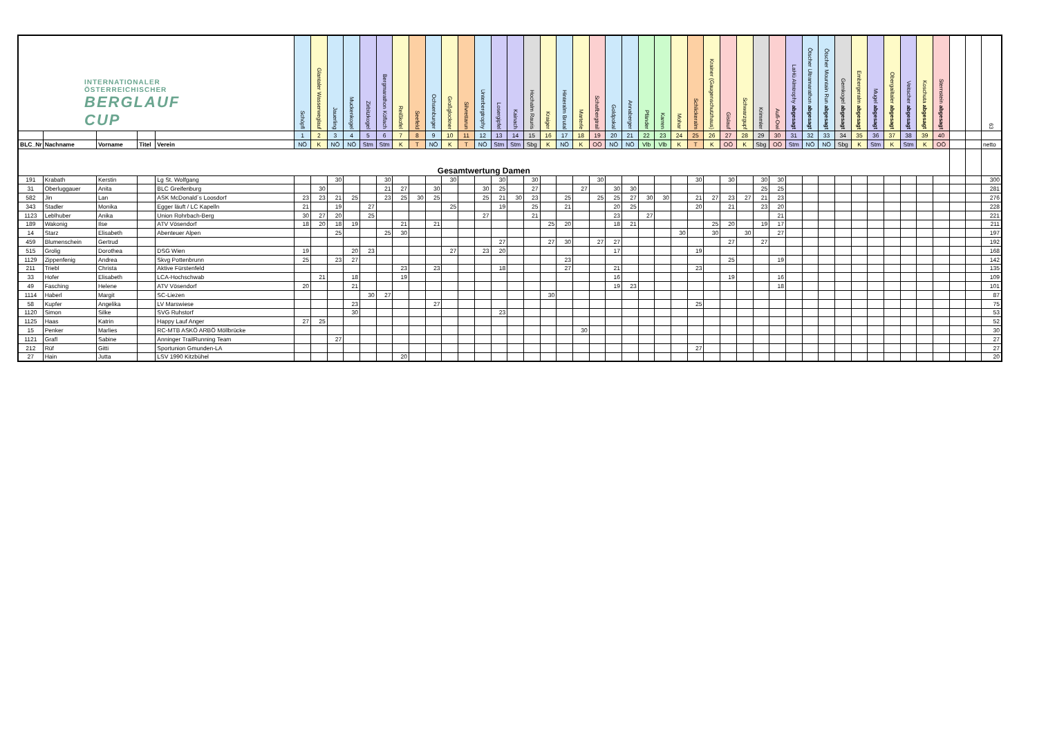| INTERNATIONALER ÖSTERREICHISCHER BERGLAUF CUP | | | | | Schöpfl | Glantaler Wasserweglauf | Jauerling | Muckenkogel | Zirbitzkogel | Bergmarathon Köflach | Reißkofel | Seefeld | Ochsenburger | Großglockner | Silvrettarun | Unterbergtrophy | Losergipfel | Kainach | Hochalm Rauris | Kraiger | Hinteralm Brutal | Marterle | Schafbergtrail | Goldpokal | Annaberger | Pfänder | Karren | Mohar | Schlickeralm | Krainer (Gaugenschutzhaus) | Gislauf | Schwarzgupf | Krimmler | Aufi-Owi | LaHü Almtrophy abgesagt | Ötscher Ultramarathon abgesagt | Ötscher Mountain Run abgesagt | Gernkogel abgesagt | Embergeralm abgesagt | Mugel abgesagt | Obergailtaler abgesagt | Veitscher abgesagt | Koschuta abgesagt | Sternstein abgesagt | | | 63 |
| | | | | | 1 | 2 | 3 | 4 | 5 | 6 | 7 | 8 | 9 | 10 | 11 | 12 | 13 | 14 | 15 | 16 | 17 | 18 | 19 | 20 | 21 | 22 | 23 | 24 | 25 | 26 | 27 | 28 | 29 | 30 | 31 | 32 | 33 | 34 | 35 | 36 | 37 | 38 | 39 | 40 | | | |
| BLC_Nr | Nachname | Vorname | Titel | Verein | NÖ | K | NÖ | NÖ | Stm | Stm | K | T | NÖ | K | T | NÖ | Stm | Stm | Sbg | K | NÖ | K | OÖ | NÖ | NÖ | Vlb | Vlb | K | T | K | OÖ | K | Sbg | OÖ | Stm | NÖ | NÖ | Sbg | K | Stm | K | Stm | K | OÖ | | | netto |
| Gesamtwertung Damen | | | | | | | | | | | | | | | | | | | | | | | | | | | | | | | | | | | | | | | | | | | | | | | |
| 191 | Krabath | Kerstin | | Lg St. Wolfgang | | | 30 | | | 30 | | | | 30 | | | 30 | | 30 | | | | 30 | | | | | | 30 | | 30 | | 30 | 30 | | | | | | | | | | | | | 300 |
| 31 | Oberluggauer | Anita | | BLC Greifenburg | | 30 | | | | 21 | 27 | | 30 | | | 30 | 25 | | 27 | | | 27 | | 30 | 30 | | | | | | | | 25 | 25 | | | | | | | | | | | | | 281 |
| 582 | Jin | Lan | | ASK McDonald´s Loosdorf | 23 | 23 | 21 | 25 | | 23 | 25 | 30 | 25 | | | 25 | 21 | 30 | 23 | | 25 | | 25 | 25 | 27 | 30 | 30 | | 21 | 27 | 23 | 27 | 21 | 23 | | | | | | | | | | | | | 276 |
| 343 | Stadler | Monika | | Egger läuft / LC Kapelln | 21 | | 19 | | 27 | | | | | 25 | | | 19 | | 25 | | 21 | | | 20 | 25 | | | | 20 | | 21 | | 23 | 20 | | | | | | | | | | | | | 228 |
| 1123 | Leblhuber | Anika | | Union Rohrbach-Berg | 30 | 27 | 20 | | 25 | | | | | | | 27 | | | 21 | | | | | 23 | | 27 | | | | | | | | 21 | | | | | | | | | | | | | 221 |
| 189 | Wakonig | Ilse | | ATV Vösendorf | 18 | 20 | 18 | 19 | | | 21 | | 21 | | | | | | | 25 | 20 | | | 18 | 21 | | | | | 25 | 20 | | 19 | 17 | | | | | | | | | | | | | 211 |
| 14 | Starz | Elisabeth | | Abenteuer Alpen | | | 25 | | | 25 | 30 | | | | | | | | | | | | | | | | | 30 | | 30 | | 30 | | 27 | | | | | | | | | | | | | 197 |
| 459 | Blumenschein | Gertrud | | | | | | | | | | | | | | | 27 | | | 27 | 30 | | 27 | 27 | | | | | | | 27 | | 27 | | | | | | | | | | | | | | 192 |
| 515 | Grolig | Dorothea | | DSG Wien | 19 | | | 20 | 23 | | | | | 27 | | 23 | 20 | | | | | | | 17 | | | | | 19 | | | | | | | | | | | | | | | | | | 168 |
| 1129 | Zippenfenig | Andrea | | Skvg Pottenbrunn | 25 | | 23 | 27 | | | | | | | | | | | | | 23 | | | | | | | | | | 25 | | | 19 | | | | | | | | | | | | | 142 |
| 211 | Triebl | Christa | | Aktive Fürstenfeld | | | | | | | 23 | | 23 | | | | 18 | | | | 27 | | | 21 | | | | | 23 | | | | | | | | | | | | | | | | | | 135 |
| 33 | Hofer | Elisabeth | | LCA-Hochschwab | | 21 | | 18 | | | 19 | | | | | | | | | | | | | 16 | | | | | | | 19 | | | 16 | | | | | | | | | | | | | 109 |
| 49 | Fasching | Helene | | ATV Vösendorf | 20 | | | 21 | | | | | | | | | | | | | | | | 19 | 23 | | | | | | | | | 18 | | | | | | | | | | | | | 101 |
| 1114 | Haberl | Margit | | SC-Liezen | | | | | 30 | 27 | | | | | | | | | | 30 | | | | | | | | | | | | | | | | | | | | | | | | | | | 87 |
| 58 | Kupfer | Angelika | | LV Marswiese | | | | 23 | | | | | 27 | | | | | | | | | | | | | | | | 25 | | | | | | | | | | | | | | | | | | 75 |
| 1120 | Simon | Silke | | SVG Ruhstorf | | | | 30 | | | | | | | | | 23 | | | | | | | | | | | | | | | | | | | | | | | | | | | | | | 53 |
| 1125 | Haas | Katrin | | Happy Lauf Anger | 27 | 25 | | | | | | | | | | | | | | | | | | | | | | | | | | | | | | | | | | | | | | | | | 52 |
| 15 | Penker | Marlies | | RC-MTB ASKÖ ARBÖ Möllbrücke | | | | | | | | | | | | | | | | | | 30 | | | | | | | | | | | | | | | | | | | | | | | | | 30 |
| 1121 | Grafl | Sabine | | Anninger TrailRunning Team | | | 27 | | | | | | | | | | | | | | | | | | | | | | | | | | | | | | | | | | | | | | | | 27 |
| 212 | Rüf | Gitti | | Sportunion Gmunden-LA | | | | | | | | | | | | | | | | | | | | | | | | | 27 | | | | | | | | | | | | | | | | | | 27 |
| 27 | Hain | Jutta | | LSV 1990 Kitzbühel | | | | | | | 20 | | | | | | | | | | | | | | | | | | | | | | | | | | | | | | | | | | | | 20 |